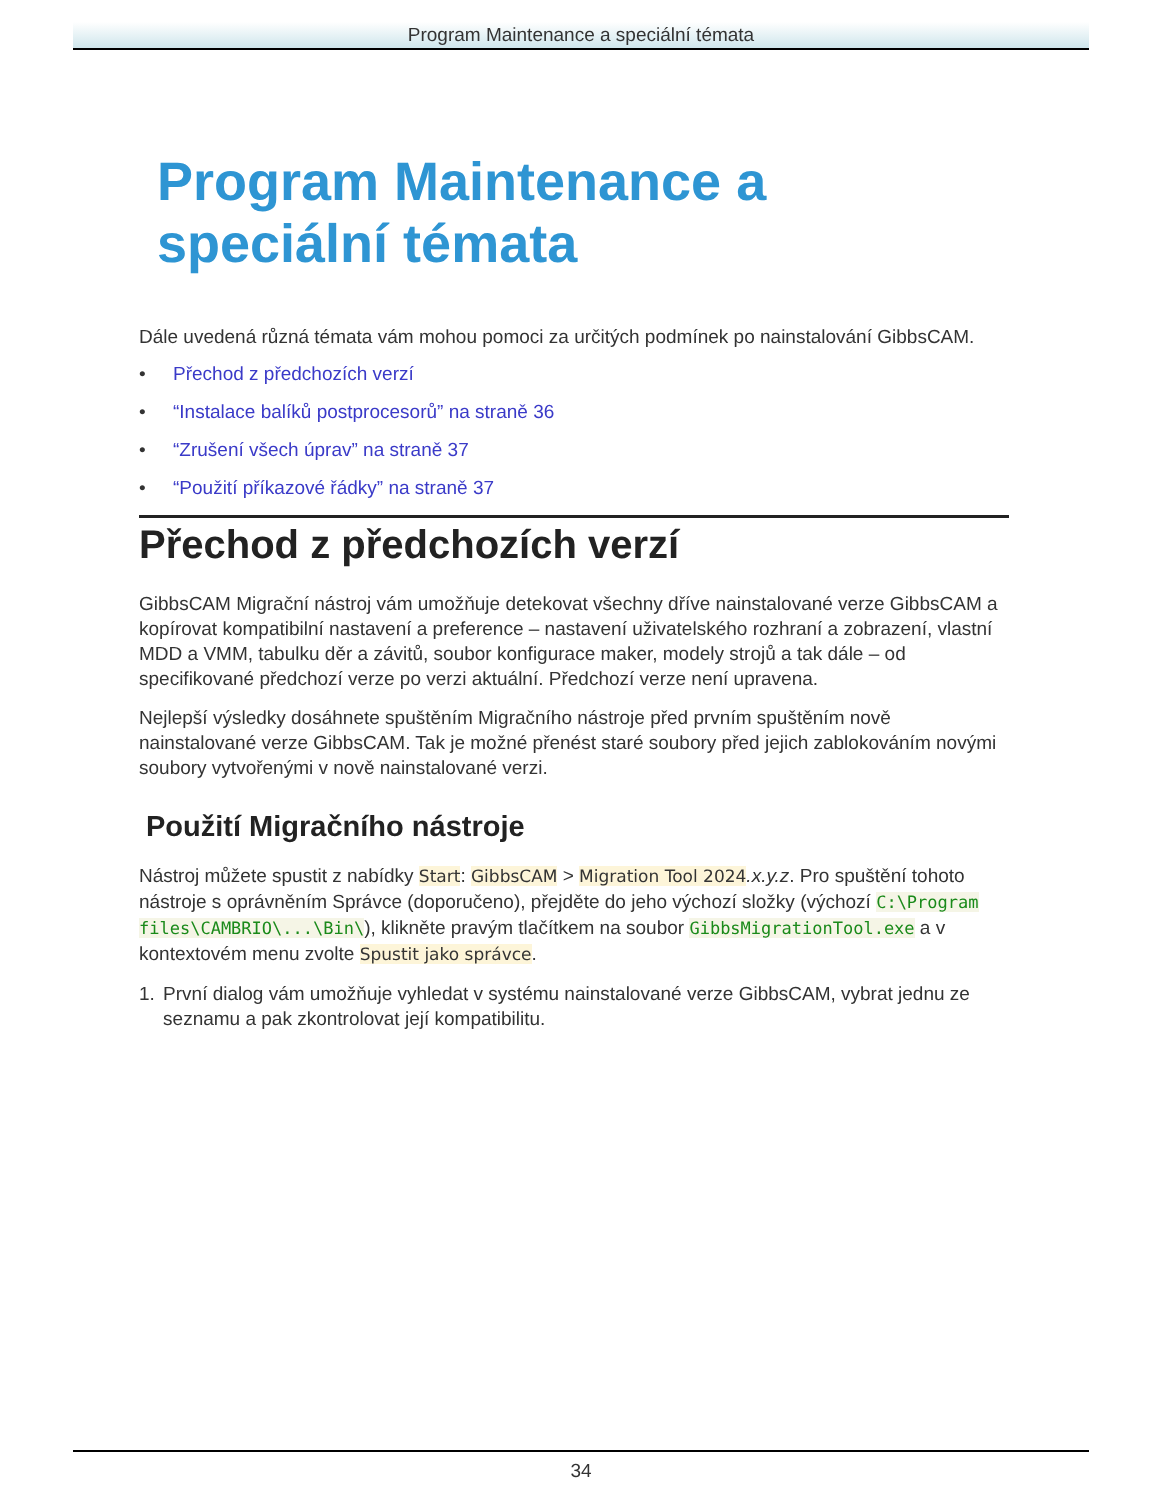Program Maintenance a speciální témata
Program Maintenance a speciální témata
Dále uvedená různá témata vám mohou pomoci za určitých podmínek po nainstalování GibbsCAM.
• Přechod z předchozích verzí
• “Instalace balíků postprocesorů” na straně 36
• “Zrušení všech úprav” na straně 37
• “Použití příkazové řádky” na straně 37
Přechod z předchozích verzí
GibbsCAM Migrační nástroj vám umožňuje detekovat všechny dříve nainstalované verze GibbsCAM a kopírovat kompatibilní nastavení a preference – nastavení uživatelského rozhraní a zobrazení, vlastní MDD a VMM, tabulku děr a závitů, soubor konfigurace maker, modely strojů a tak dále – od specifikované předchozí verze po verzi aktuální. Předchozí verze není upravena.
Nejlepší výsledky dosáhnete spuštěním Migračního nástroje před prvním spuštěním nově nainstalované verze GibbsCAM. Tak je možné přenést staré soubory před jejich zablokováním novými soubory vytvořenými v nově nainstalované verzi.
Použití Migračního nástroje
Nástroj můžete spustit z nabídky Start: GibbsCAM > Migration Tool 2024.x.y.z. Pro spuštění tohoto nástroje s oprávněním Správce (doporučeno), přejděte do jeho výchozí složky (výchozí C:\Program files\CAMBRIO\...\Bin\), klikněte pravým tlačítkem na soubor GibbsMigrationTool.exe a v kontextovém menu zvolte Spustit jako správce.
1. První dialog vám umožňuje vyhledat v systému nainstalované verze GibbsCAM, vybrat jednu ze seznamu a pak zkontrolovat její kompatibilitu.
34